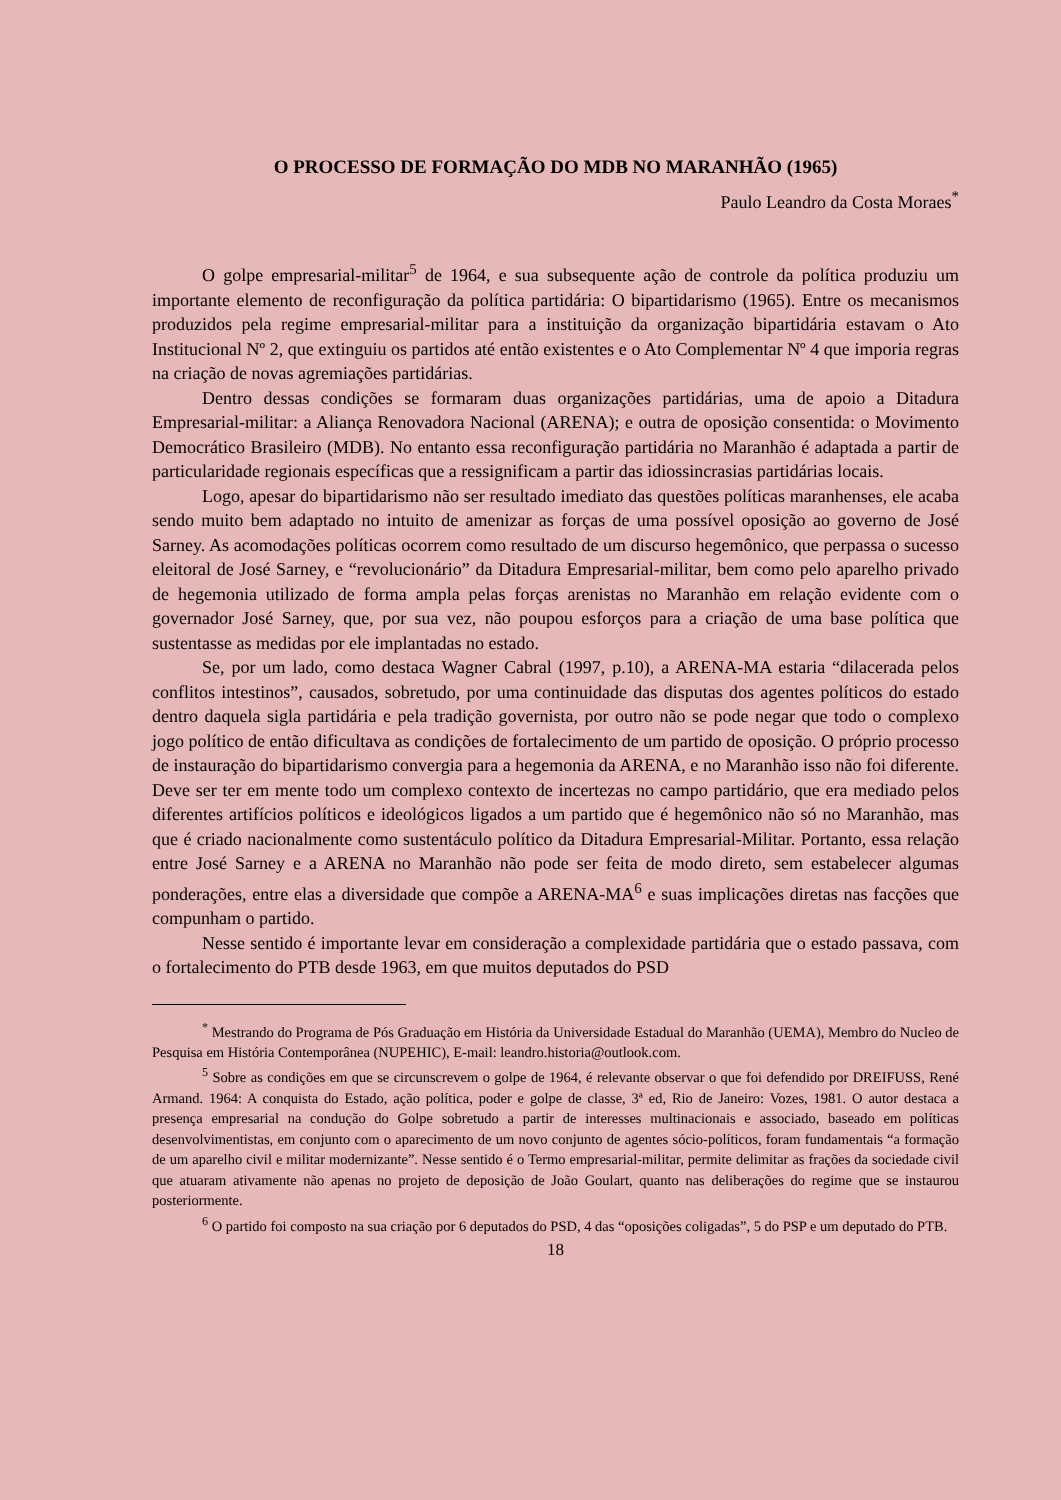O PROCESSO DE FORMAÇÃO DO MDB NO MARANHÃO (1965)
Paulo Leandro da Costa Moraes<sup>*</sup>
O golpe empresarial-militar<sup>5</sup> de 1964, e sua subsequente ação de controle da política produziu um importante elemento de reconfiguração da política partidária: O bipartidarismo (1965). Entre os mecanismos produzidos pela regime empresarial-militar para a instituição da organização bipartidária estavam o Ato Institucional Nº 2, que extinguiu os partidos até então existentes e o Ato Complementar Nº 4 que imporia regras na criação de novas agremiações partidárias.
Dentro dessas condições se formaram duas organizações partidárias, uma de apoio a Ditadura Empresarial-militar: a Aliança Renovadora Nacional (ARENA); e outra de oposição consentida: o Movimento Democrático Brasileiro (MDB). No entanto essa reconfiguração partidária no Maranhão é adaptada a partir de particularidade regionais específicas que a ressignificam a partir das idiossincrasias partidárias locais.
Logo, apesar do bipartidarismo não ser resultado imediato das questões políticas maranhenses, ele acaba sendo muito bem adaptado no intuito de amenizar as forças de uma possível oposição ao governo de José Sarney. As acomodações políticas ocorrem como resultado de um discurso hegemônico, que perpassa o sucesso eleitoral de José Sarney, e “revolucionário” da Ditadura Empresarial-militar, bem como pelo aparelho privado de hegemonia utilizado de forma ampla pelas forças arenistas no Maranhão em relação evidente com o governador José Sarney, que, por sua vez, não poupou esforços para a criação de uma base política que sustentasse as medidas por ele implantadas no estado.
Se, por um lado, como destaca Wagner Cabral (1997, p.10), a ARENA-MA estaria “dilacerada pelos conflitos intestinos”, causados, sobretudo, por uma continuidade das disputas dos agentes políticos do estado dentro daquela sigla partidária e pela tradição governista, por outro não se pode negar que todo o complexo jogo político de então dificultava as condições de fortalecimento de um partido de oposição. O próprio processo de instauração do bipartidarismo convergia para a hegemonia da ARENA, e no Maranhão isso não foi diferente. Deve ser ter em mente todo um complexo contexto de incertezas no campo partidário, que era mediado pelos diferentes artifícios políticos e ideológicos ligados a um partido que é hegemônico não só no Maranhão, mas que é criado nacionalmente como sustentáculo político da Ditadura Empresarial-Militar. Portanto, essa relação entre José Sarney e a ARENA no Maranhão não pode ser feita de modo direto, sem estabelecer algumas ponderações, entre elas a diversidade que compõe a ARENA-MA<sup>6</sup> e suas implicações diretas nas facções que compunham o partido.
Nesse sentido é importante levar em consideração a complexidade partidária que o estado passava, com o fortalecimento do PTB desde 1963, em que muitos deputados do PSD
<sup>*</sup> Mestrando do Programa de Pós Graduação em História da Universidade Estadual do Maranhão (UEMA), Membro do Nucleo de Pesquisa em História Contemporânea (NUPEHIC), E-mail: leandro.historia@outlook.com.
<sup>5</sup> Sobre as condições em que se circunscrevem o golpe de 1964, é relevante observar o que foi defendido por DREIFUSS, René Armand. 1964: A conquista do Estado, ação política, poder e golpe de classe, 3ª ed, Rio de Janeiro: Vozes, 1981. O autor destaca a presença empresarial na condução do Golpe sobretudo a partir de interesses multinacionais e associado, baseado em políticas desenvolvimentistas, em conjunto com o aparecimento de um novo conjunto de agentes sócio-políticos, foram fundamentais “a formação de um aparelho civil e militar modernizante”. Nesse sentido é o Termo empresarial-militar, permite delimitar as frações da sociedade civil que atuaram ativamente não apenas no projeto de deposição de João Goulart, quanto nas deliberações do regime que se instaurou posteriormente.
<sup>6</sup> O partido foi composto na sua criação por 6 deputados do PSD, 4 das “oposições coligadas”, 5 do PSP e um deputado do PTB.
18